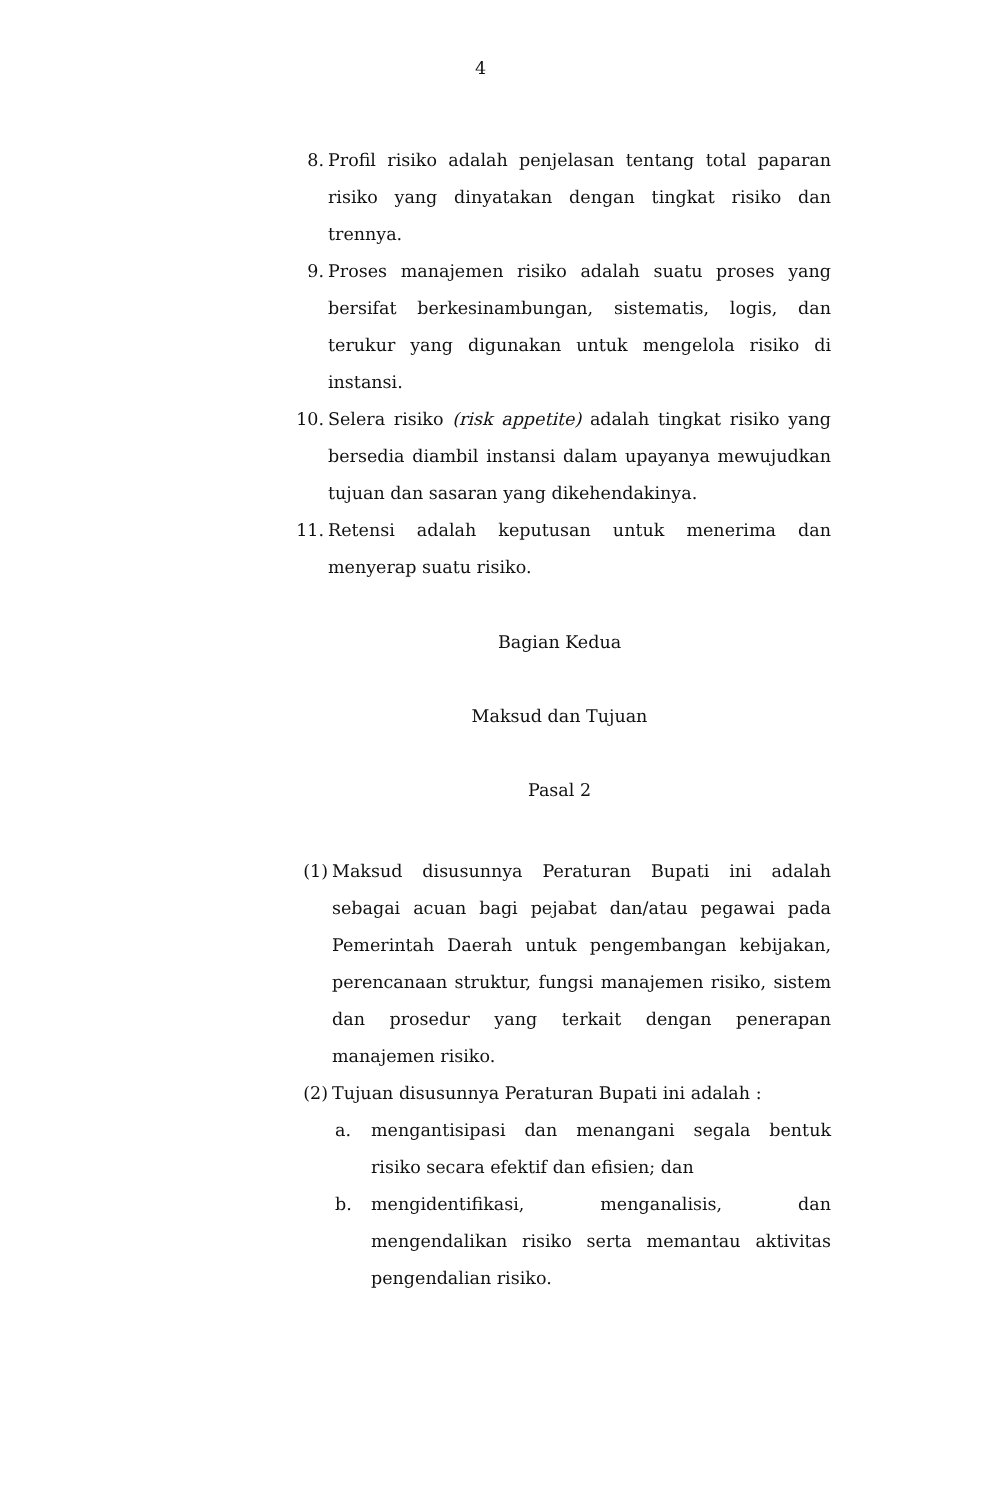4
8. Profil risiko adalah penjelasan tentang total paparan risiko yang dinyatakan dengan tingkat risiko dan trennya.
9. Proses manajemen risiko adalah suatu proses yang bersifat berkesinambungan, sistematis, logis, dan terukur yang digunakan untuk mengelola risiko di instansi.
10. Selera risiko (risk appetite) adalah tingkat risiko yang bersedia diambil instansi dalam upayanya mewujudkan tujuan dan sasaran yang dikehendakinya.
11. Retensi adalah keputusan untuk menerima dan menyerap suatu risiko.
Bagian Kedua
Maksud dan Tujuan
Pasal 2
(1) Maksud disusunnya Peraturan Bupati ini adalah sebagai acuan bagi pejabat dan/atau pegawai pada Pemerintah Daerah untuk pengembangan kebijakan, perencanaan struktur, fungsi manajemen risiko, sistem dan prosedur yang terkait dengan penerapan manajemen risiko.
(2) Tujuan disusunnya Peraturan Bupati ini adalah :
a. mengantisipasi dan menangani segala bentuk risiko secara efektif dan efisien; dan
b. mengidentifikasi, menganalisis, dan mengendalikan risiko serta memantau aktivitas pengendalian risiko.